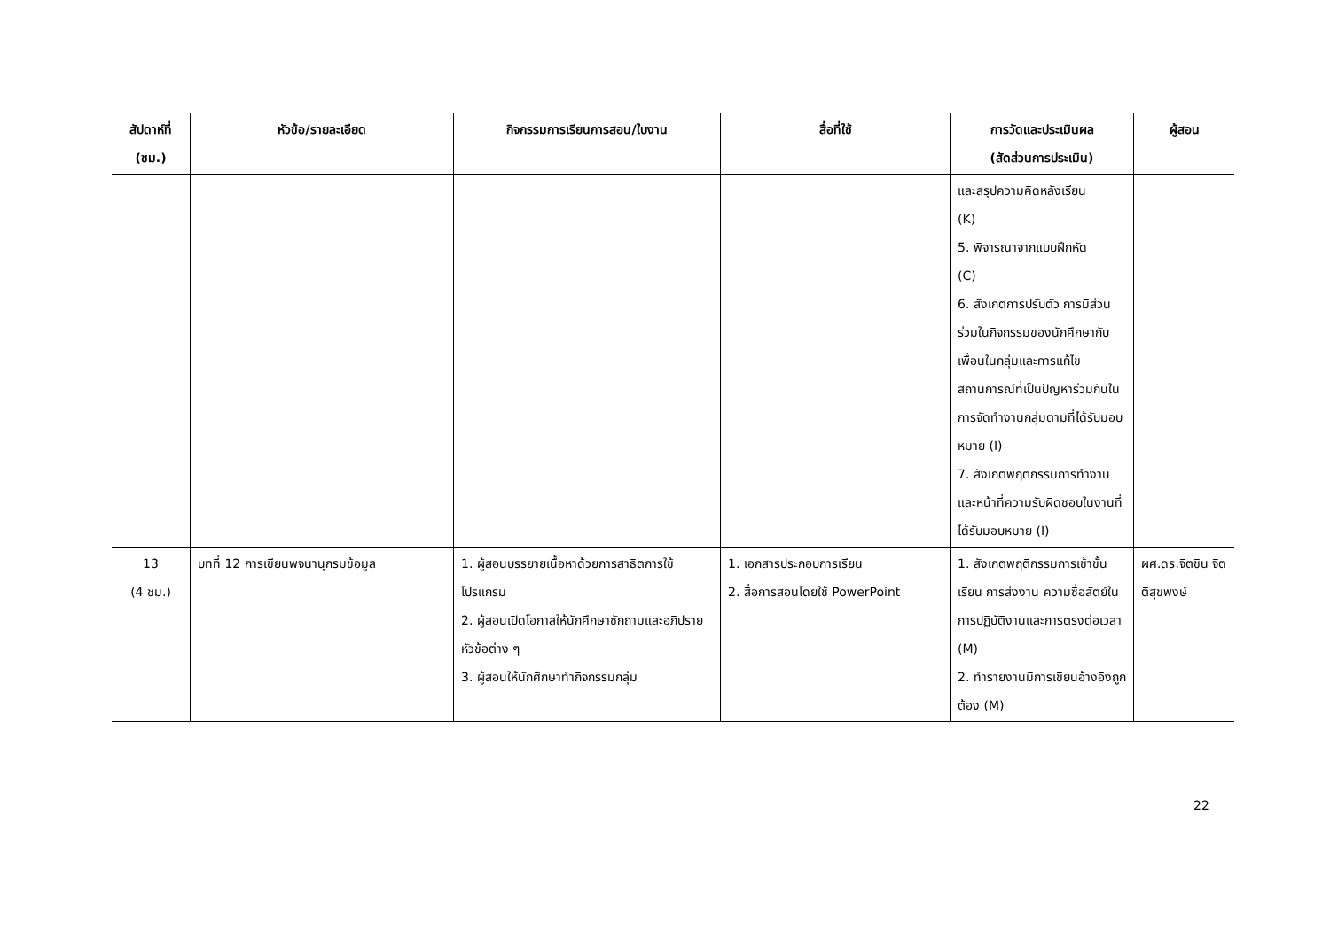| สัปดาห์ที่ (ชม.) | หัวข้อ/รายละเอียด | กิจกรรมการเรียนการสอน/ใบงาน | สื่อที่ใช้ | การวัดและประเมินผล (สัดส่วนการประเมิน) | ผู้สอน |
| --- | --- | --- | --- | --- | --- |
| | | | | และสรุปความคิดหลังเรียน (K) 5. พิจารณาจากแบบฝึกหัด (C) 6. สังเกตการปรับตัว การมีส่วนร่วมในกิจกรรมของนักศึกษากับเพื่อนในกลุ่มและการแก้ไขสถานการณ์ที่เป็นปัญหาร่วมกันในการจัดทำงานกลุ่มตามที่ได้รับมอบหมาย (I) 7. สังเกตพฤติกรรมการทำงานและหน้าที่ความรับผิดชอบในงานที่ได้รับมอบหมาย (I) | |
| 13 (4 ชม.) | บทที่ 12 การเขียนพจนานุกรมข้อมูล | 1. ผู้สอนบรรยายเนื้อหาด้วยการสาธิตการใช้โปรแกรม 2. ผู้สอนเปิดโอกาสให้นักศึกษาซักถามและอภิปรายหัวข้อต่าง ๆ 3. ผู้สอนให้นักศึกษาทำกิจกรรมกลุ่ม | 1. เอกสารประกอบการเรียน 2. สื่อการสอนโดยใช้ PowerPoint | 1. สังเกตพฤติกรรมการเข้าชั้นเรียน การส่งงาน ความซื่อสัตย์ในการปฏิบัติงานและการตรงต่อเวลา (M) 2. ทำรายงานมีการเขียนอ้างอิงถูกต้อง (M) | ผศ.ดร.จิตชิน จิตติสุขพงษ์ |
22